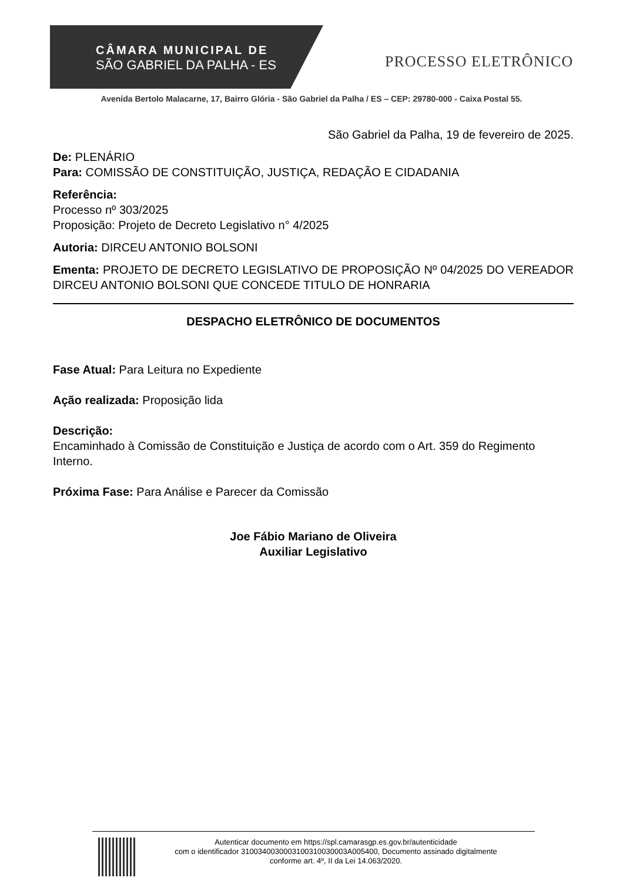CÂMARA MUNICIPAL DE
SÃO GABRIEL DA PALHA - ES
PROCESSO ELETRÔNICO
Avenida Bertolo Malacarne, 17, Bairro Glória - São Gabriel da Palha / ES – CEP: 29780-000 - Caixa Postal 55.
São Gabriel da Palha, 19 de fevereiro de 2025.
De: PLENÁRIO
Para: COMISSÃO DE CONSTITUIÇÃO, JUSTIÇA, REDAÇÃO E CIDADANIA
Referência:
Processo nº 303/2025
Proposição: Projeto de Decreto Legislativo n° 4/2025
Autoria: DIRCEU ANTONIO BOLSONI
Ementa: PROJETO DE DECRETO LEGISLATIVO DE PROPOSIÇÃO Nº 04/2025 DO VEREADOR DIRCEU ANTONIO BOLSONI QUE CONCEDE TITULO DE HONRARIA
DESPACHO ELETRÔNICO DE DOCUMENTOS
Fase Atual: Para Leitura no Expediente
Ação realizada: Proposição lida
Descrição:
Encaminhado à Comissão de Constituição e Justiça de acordo com o Art. 359 do Regimento Interno.
Próxima Fase: Para Análise e Parecer da Comissão
Joe Fábio Mariano de Oliveira
Auxiliar Legislativo
Autenticar documento em https://spl.camarasgp.es.gov.br/autenticidade
com o identificador 3100340030003100310030003A005400, Documento assinado digitalmente
conforme art. 4º, II da Lei 14.063/2020.